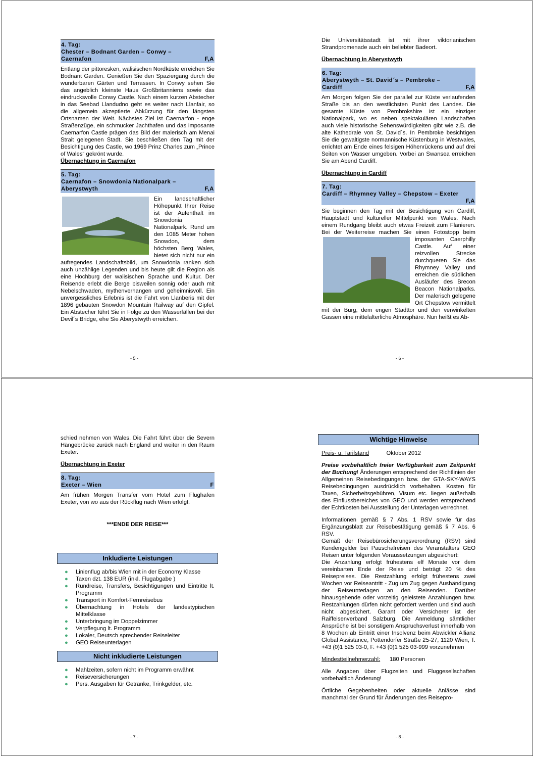4. Tag:
Chester – Bodnant Garden – Conwy –
Caernafon F,A
Entlang der pittoresken, walisischen Nordküste erreichen Sie Bodnant Garden. Genießen Sie den Spaziergang durch die wunderbaren Gärten und Terrassen. In Conwy sehen Sie das angeblich kleinste Haus Großbritanniens sowie das eindrucksvolle Conwy Castle. Nach einem kurzen Abstecher in das Seebad Llandudno geht es weiter nach Llanfair, so die allgemein akzeptierte Abkürzung für den längsten Ortsnamen der Welt. Nächstes Ziel ist Caernarfon - enge Straßenzüge, ein schmucker Jachthafen und das imposante Caernarfon Castle prägen das Bild der malerisch am Menai Strait gelegenen Stadt. Sie beschließen den Tag mit der Besichtigung des Castle, wo 1969 Prinz Charles zum „Prince of Wales“ gekrönt wurde.
Übernachtung in Caernafon
5. Tag:
Caernafon – Snowdonia Nationalpark –
Aberystwyth F,A
Ein landschaftlicher Höhepunkt Ihrer Reise ist der Aufenthalt im Snowdonia Nationalpark. Rund um den 1085 Meter hohen Snowdon, dem höchsten Berg Wales, bietet sich nicht nur ein aufregendes Landschaftsbild, um Snowdonia ranken sich auch unzählige Legenden und bis heute gilt die Region als eine Hochburg der walisischen Sprache und Kultur. Der Reisende erlebt die Berge bisweilen sonnig oder auch mit Nebelschwaden, mythenverhangen und geheimnisvoll. Ein unvergessliches Erlebnis ist die Fahrt von Llanberis mit der 1896 gebauten Snowdon Mountain Railway auf den Gipfel. Ein Abstecher führt Sie in Folge zu den Wasserfällen bei der Devil´s Bridge, ehe Sie Aberystwyth erreichen.
- 5 -
Die Universitätsstadt ist mit ihrer viktorianischen Strandpromenade auch ein beliebter Badeort.
Übernachtung in Aberystwyth
6. Tag:
Aberystwyth – St. David´s – Pembroke –
Cardiff F,A
Am Morgen folgen Sie der parallel zur Küste verlaufenden Straße bis an den westlichsten Punkt des Landes. Die gesamte Küste von Pembrokshire ist ein einziger Nationalpark, wo es neben spektakulären Landschaften auch viele historische Sehenswürdigkeiten gibt wie z.B. die alte Kathedrale von St. David´s. In Pembroke besichtigen Sie die gewaltigste normannische Küstenburg in Westwales, errichtet am Ende eines felsigen Höhenrückens und auf drei Seiten von Wasser umgeben. Vorbei an Swansea erreichen Sie am Abend Cardiff.
Übernachtung in Cardiff
7. Tag:
Cardiff – Rhymney Valley – Chepstow – Exeter
F,A
Sie beginnen den Tag mit der Besichtigung von Cardiff, Hauptstadt und kultureller Mittelpunkt von Wales. Nach einem Rundgang bleibt auch etwas Freizeit zum Flanieren. Bei der Weiterreise machen Sie einen Fotostopp beim imposanten Caerphilly Castle. Auf einer reizvollen Strecke durchqueren Sie das Rhymney Valley und erreichen die südlichen Ausläufer des Brecon Beacon Nationalparks. Der malerisch gelegene Ort Chepstow vermittelt mit der Burg, dem engen Stadttor und den verwinkelten Gassen eine mittelalterliche Atmosphäre. Nun heißt es Ab-
- 6 -
schied nehmen von Wales. Die Fahrt führt über die Severn Hängebrücke zurück nach England und weiter in den Raum Exeter.
Übernachtung in Exeter
8. Tag:
Exeter – Wien F
Am frühen Morgen Transfer vom Hotel zum Flughafen Exeter, von wo aus der Rückflug nach Wien erfolgt.
***ENDE DER REISE***
Inkludierte Leistungen
● Linienflug ab/bis Wien mit in der Economy Klasse
● Taxen dzt. 138 EUR (inkl. Flugabgabe )
● Rundreise, Transfers, Besichtigungen und Eintritte lt. Programm
● Transport in Komfort-Fernreisebus
● Übernachtung in Hotels der landestypischen Mittelklasse
● Unterbringung im Doppelzimmer
● Verpflegung lt. Programm
● Lokaler, Deutsch sprechender Reiseleiter
● GEO Reiseunterlagen
Nicht inkludierte Leistungen
● Mahlzeiten, sofern nicht im Programm erwähnt
● Reiseversicherungen
● Pers. Ausgaben für Getränke, Trinkgelder, etc.
- 7 -
Wichtige Hinweise
Preis- u. Tarifstand Oktober 2012
Preise vorbehaltlich freier Verfügbarkeit zum Zeitpunkt der Buchung! Änderungen entsprechend der Richtlinien der Allgemeinen Reisebedingungen bzw. der GTA-SKY-WAYS Reisebedingungen ausdrücklich vorbehalten. Kosten für Taxen, Sicherheitsgebühren, Visum etc. liegen außerhalb des Einflussbereiches von GEO und werden entsprechend der Echtkosten bei Ausstellung der Unterlagen verrechnet.
Informationen gemäß § 7 Abs. 1 RSV sowie für das Ergänzungsblatt zur Reisebestätigung gemäß § 7 Abs. 6 RSV.
Gemäß der Reisebürosicherungsverordnung (RSV) sind Kundengelder bei Pauschalreisen des Veranstalters GEO Reisen unter folgenden Voraussetzungen abgesichert:
Die Anzahlung erfolgt frühestens elf Monate vor dem vereinbarten Ende der Reise und beträgt 20 % des Reisepreises. Die Restzahlung erfolgt frühestens zwei Wochen vor Reiseantritt - Zug um Zug gegen Aushändigung der Reiseunterlagen an den Reisenden. Darüber hinausgehende oder vorzeitig geleistete Anzahlungen bzw. Restzahlungen dürfen nicht gefordert werden und sind auch nicht abgesichert. Garant oder Versicherer ist der Raiffeisenverband Salzburg. Die Anmeldung sämtlicher Ansprüche ist bei sonstigem Anspruchsverlust innerhalb von 8 Wochen ab Eintritt einer Insolvenz beim Abwickler Allianz Global Assistance, Pottendorfer Straße 25-27, 1120 Wien, T. +43 (0)1 525 03-0, F. +43 (0)1 525 03-999 vorzunehmen
Mindestteilnehmerzahl: 180 Personen
Alle Angaben über Flugzeiten und Fluggesellschaften vorbehaltlich Änderung!
Örtliche Gegebenheiten oder aktuelle Anlässe sind manchmal der Grund für Änderungen des Reisepro-
- 8 -